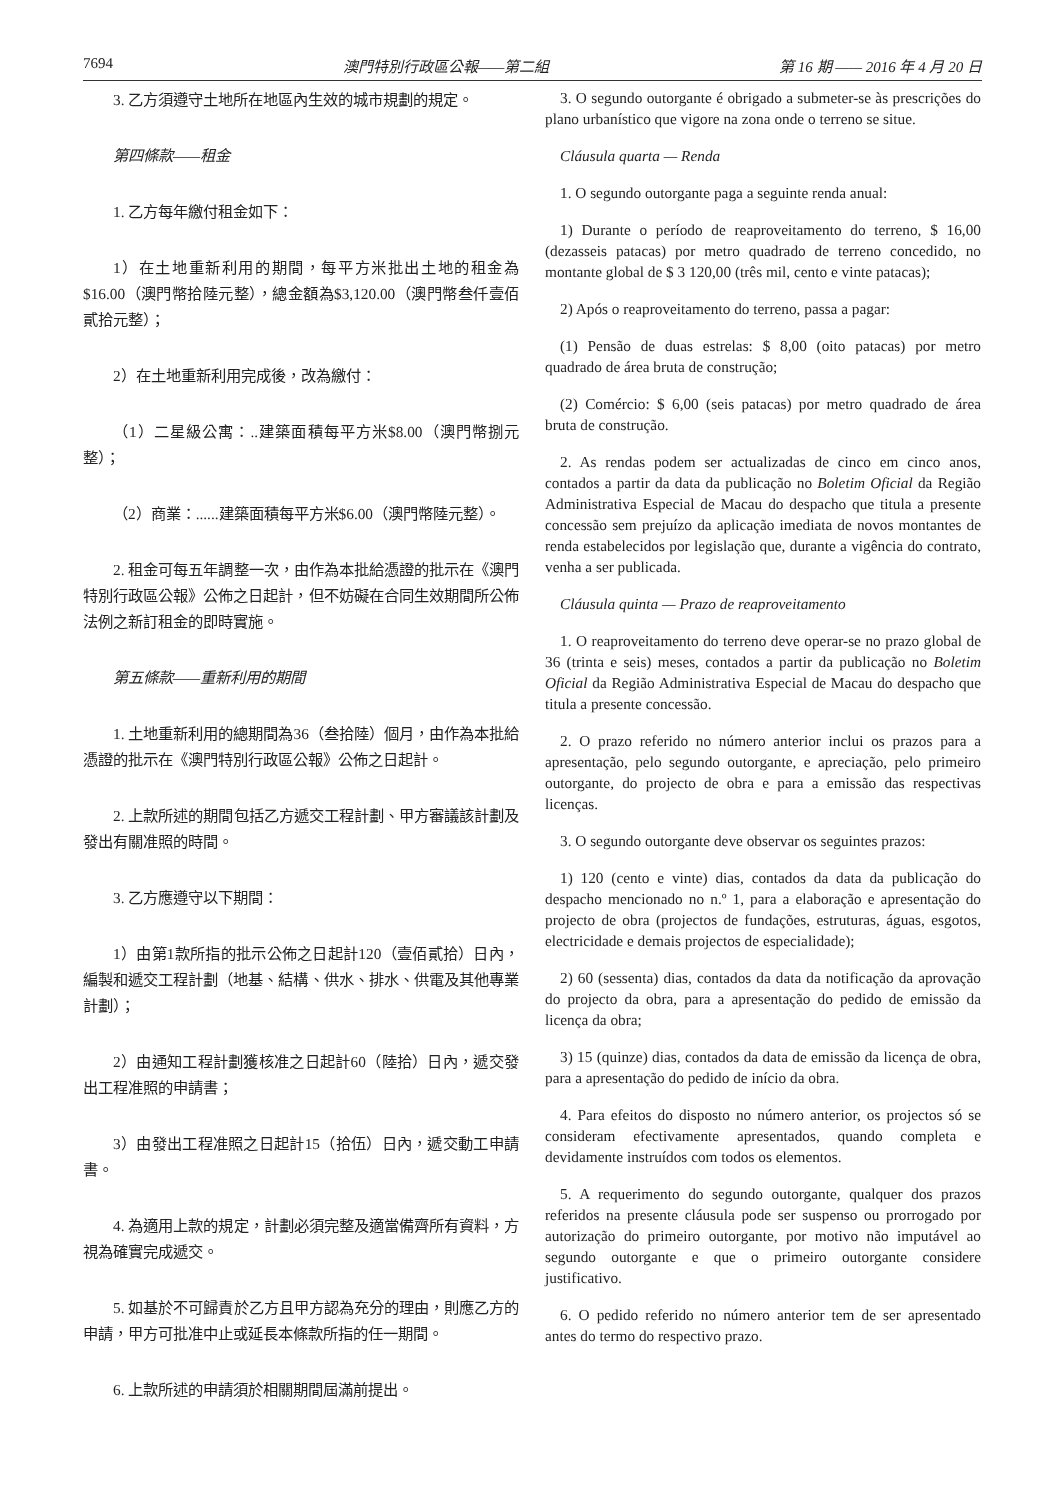7694 澳門特別行政區公報——第二組 第 16 期 —— 2016 年 4 月 20 日
3. 乙方須遵守土地所在地區內生效的城市規劃的規定。
第四條款——租金
1. 乙方每年繳付租金如下：
1）在土地重新利用的期間，每平方米批出土地的租金為$16.00（澳門幣拾陸元整），總金額為$3,120.00（澳門幣叁仟壹佰貳拾元整）；
2）在土地重新利用完成後，改為繳付：
（1）二星級公寓：..建築面積每平方米$8.00（澳門幣捌元整）；
（2）商業：......建築面積每平方米$6.00（澳門幣陸元整）。
2. 租金可每五年調整一次，由作為本批給憑證的批示在《澳門特別行政區公報》公佈之日起計，但不妨礙在合同生效期間所公佈法例之新訂租金的即時實施。
第五條款——重新利用的期間
1. 土地重新利用的總期間為36（叁拾陸）個月，由作為本批給憑證的批示在《澳門特別行政區公報》公佈之日起計。
2. 上款所述的期間包括乙方遞交工程計劃、甲方審議該計劃及發出有關准照的時間。
3. 乙方應遵守以下期間：
1）由第1款所指的批示公佈之日起計120（壹佰貳拾）日內，編製和遞交工程計劃（地基、結構、供水、排水、供電及其他專業計劃）；
2）由通知工程計劃獲核准之日起計60（陸拾）日內，遞交發出工程准照的申請書；
3）由發出工程准照之日起計15（拾伍）日內，遞交動工申請書。
4. 為適用上款的規定，計劃必須完整及適當備齊所有資料，方視為確實完成遞交。
5. 如基於不可歸責於乙方且甲方認為充分的理由，則應乙方的申請，甲方可批准中止或延長本條款所指的任一期間。
6. 上款所述的申請須於相關期間屆滿前提出。
3. O segundo outorgante é obrigado a submeter-se às prescrições do plano urbanístico que vigore na zona onde o terreno se situe.
Cláusula quarta — Renda
1. O segundo outorgante paga a seguinte renda anual:
1) Durante o período de reaproveitamento do terreno, $ 16,00 (dezasseis patacas) por metro quadrado de terreno concedido, no montante global de $ 3 120,00 (três mil, cento e vinte patacas);
2) Após o reaproveitamento do terreno, passa a pagar:
(1) Pensão de duas estrelas: $ 8,00 (oito patacas) por metro quadrado de área bruta de construção;
(2) Comércio: $ 6,00 (seis patacas) por metro quadrado de área bruta de construção.
2. As rendas podem ser actualizadas de cinco em cinco anos, contados a partir da data da publicação no Boletim Oficial da Região Administrativa Especial de Macau do despacho que titula a presente concessão sem prejuízo da aplicação imediata de novos montantes de renda estabelecidos por legislação que, durante a vigência do contrato, venha a ser publicada.
Cláusula quinta — Prazo de reaproveitamento
1. O reaproveitamento do terreno deve operar-se no prazo global de 36 (trinta e seis) meses, contados a partir da publicação no Boletim Oficial da Região Administrativa Especial de Macau do despacho que titula a presente concessão.
2. O prazo referido no número anterior inclui os prazos para a apresentação, pelo segundo outorgante, e apreciação, pelo primeiro outorgante, do projecto de obra e para a emissão das respectivas licenças.
3. O segundo outorgante deve observar os seguintes prazos:
1) 120 (cento e vinte) dias, contados da data da publicação do despacho mencionado no n.º 1, para a elaboração e apresentação do projecto de obra (projectos de fundações, estruturas, águas, esgotos, electricidade e demais projectos de especialidade);
2) 60 (sessenta) dias, contados da data da notificação da aprovação do projecto da obra, para a apresentação do pedido de emissão da licença da obra;
3) 15 (quinze) dias, contados da data de emissão da licença de obra, para a apresentação do pedido de início da obra.
4. Para efeitos do disposto no número anterior, os projectos só se consideram efectivamente apresentados, quando completa e devidamente instruídos com todos os elementos.
5. A requerimento do segundo outorgante, qualquer dos prazos referidos na presente cláusula pode ser suspenso ou prorrogado por autorização do primeiro outorgante, por motivo não imputável ao segundo outorgante e que o primeiro outorgante considere justificativo.
6. O pedido referido no número anterior tem de ser apresentado antes do termo do respectivo prazo.